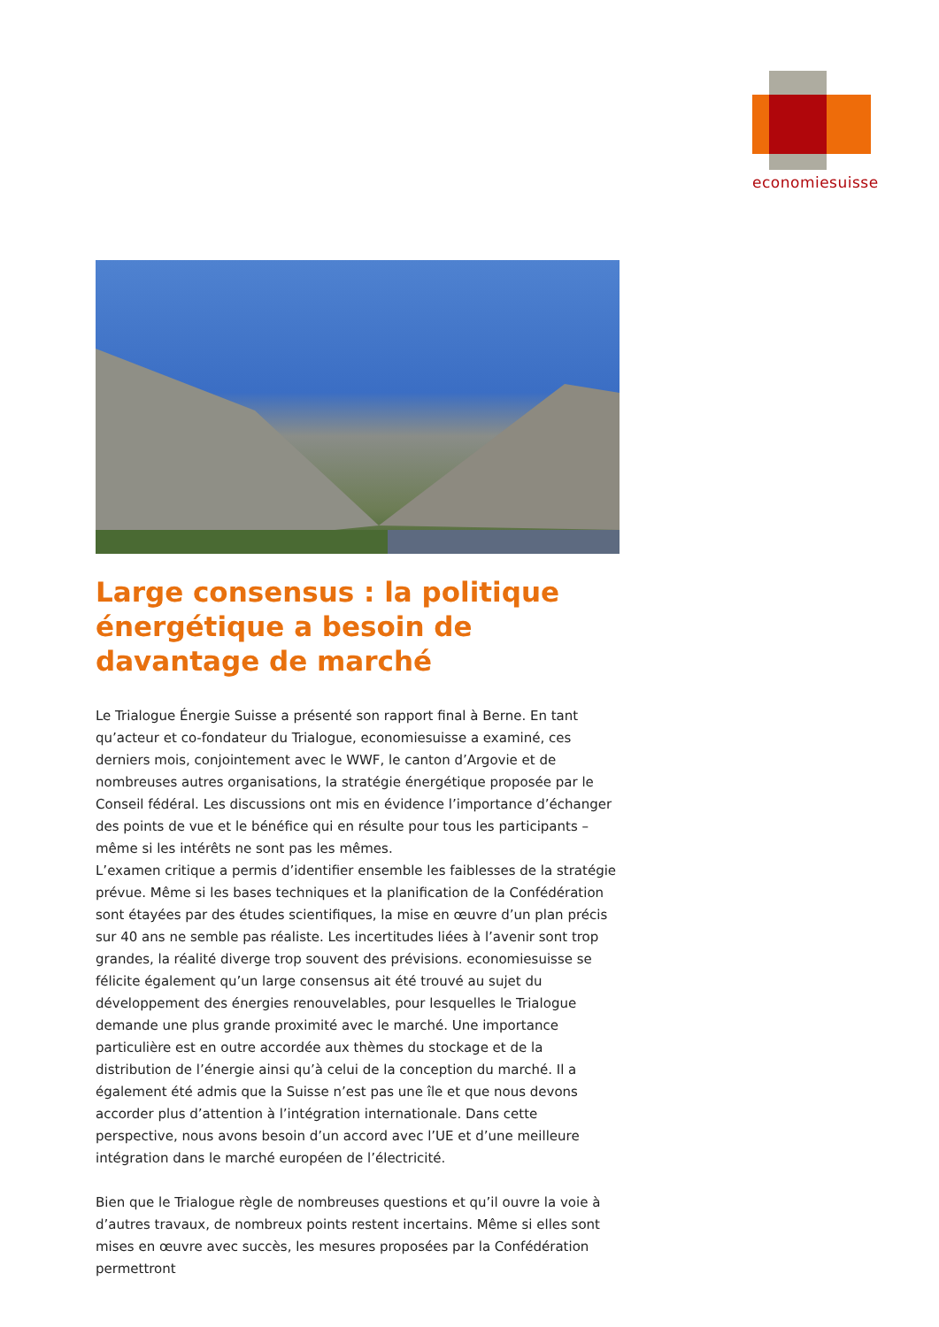economiesuisse
Large consensus : la politique énergétique a besoin de davantage de marché
Le Trialogue Énergie Suisse a présenté son rapport final à Berne. En tant qu’acteur et co-fondateur du Trialogue, economiesuisse a examiné, ces derniers mois, conjointement avec le WWF, le canton d’Argovie et de nombreuses autres organisations, la stratégie énergétique proposée par le Conseil fédéral. Les discussions ont mis en évidence l’importance d’échanger des points de vue et le bénéfice qui en résulte pour tous les participants – même si les intérêts ne sont pas les mêmes.
L’examen critique a permis d’identifier ensemble les faiblesses de la stratégie prévue. Même si les bases techniques et la planification de la Confédération sont étayées par des études scientifiques, la mise en œuvre d’un plan précis sur 40 ans ne semble pas réaliste. Les incertitudes liées à l’avenir sont trop grandes, la réalité diverge trop souvent des prévisions. economiesuisse se félicite également qu’un large consensus ait été trouvé au sujet du développement des énergies renouvelables, pour lesquelles le Trialogue demande une plus grande proximité avec le marché. Une importance particulière est en outre accordée aux thèmes du stockage et de la distribution de l’énergie ainsi qu’à celui de la conception du marché. Il a également été admis que la Suisse n’est pas une île et que nous devons accorder plus d’attention à l’intégration internationale. Dans cette perspective, nous avons besoin d’un accord avec l’UE et d’une meilleure intégration dans le marché européen de l’électricité.
Bien que le Trialogue règle de nombreuses questions et qu’il ouvre la voie à d’autres travaux, de nombreux points restent incertains. Même si elles sont mises en œuvre avec succès, les mesures proposées par la Confédération permettront